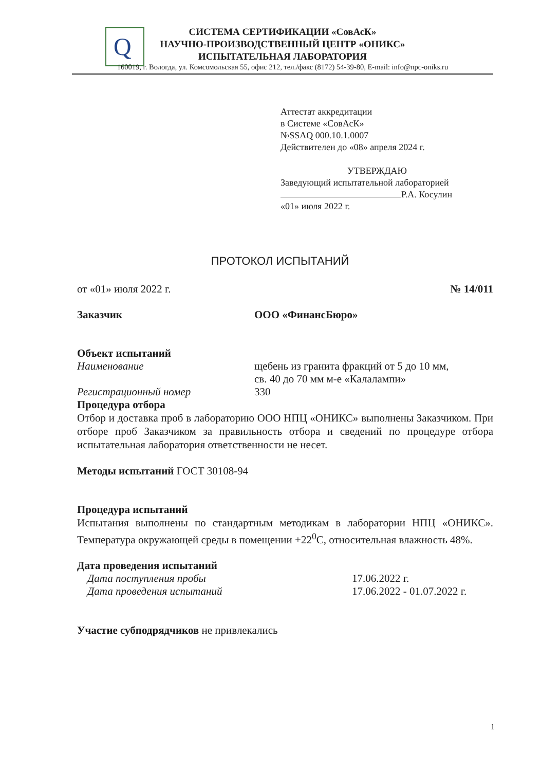Q
СИСТЕМА СЕРТИФИКАЦИИ «СовАсК»
НАУЧНО-ПРОИЗВОДСТВЕННЫЙ ЦЕНТР «ОНИКС»
ИСПЫТАТЕЛЬНАЯ ЛАБОРАТОРИЯ
160019, г. Вологда, ул. Комсомольская 55, офис 212, тел./факс (8172) 54-39-80, E-mail: info@npc-oniks.ru
Аттестат аккредитации
в Системе «СовАсК»
№SSAQ 000.10.1.0007
Действителен до «08» апреля 2024 г.
УТВЕРЖДАЮ
Заведующий испытательной лабораторией
Р.А. Косулин
«01» июля 2022 г.
ПРОТОКОЛ ИСПЫТАНИЙ
от «01» июля 2022 г. № 14/011
Заказчик ООО «ФинансБюро»
Объект испытаний
Наименование щебень из гранита фракций от 5 до 10 мм,
св. 40 до 70 мм м-е «Калалампи»
Регистрационный номер 330
Процедура отбора
Отбор и доставка проб в лабораторию ООО НПЦ «ОНИКС» выполнены Заказчиком. При отборе проб Заказчиком за правильность отбора и сведений по процедуре отбора испытательная лаборатория ответственности не несет.
Методы испытаний ГОСТ 30108-94
Процедура испытаний
Испытания выполнены по стандартным методикам в лаборатории НПЦ «ОНИКС». Температура окружающей среды в помещении +22<sup>0</sup>С, относительная влажность 48%.
Дата проведения испытаний
Дата поступления пробы 17.06.2022 г.
Дата проведения испытаний 17.06.2022 - 01.07.2022 г.
Участие субподрядчиков не привлекались
1